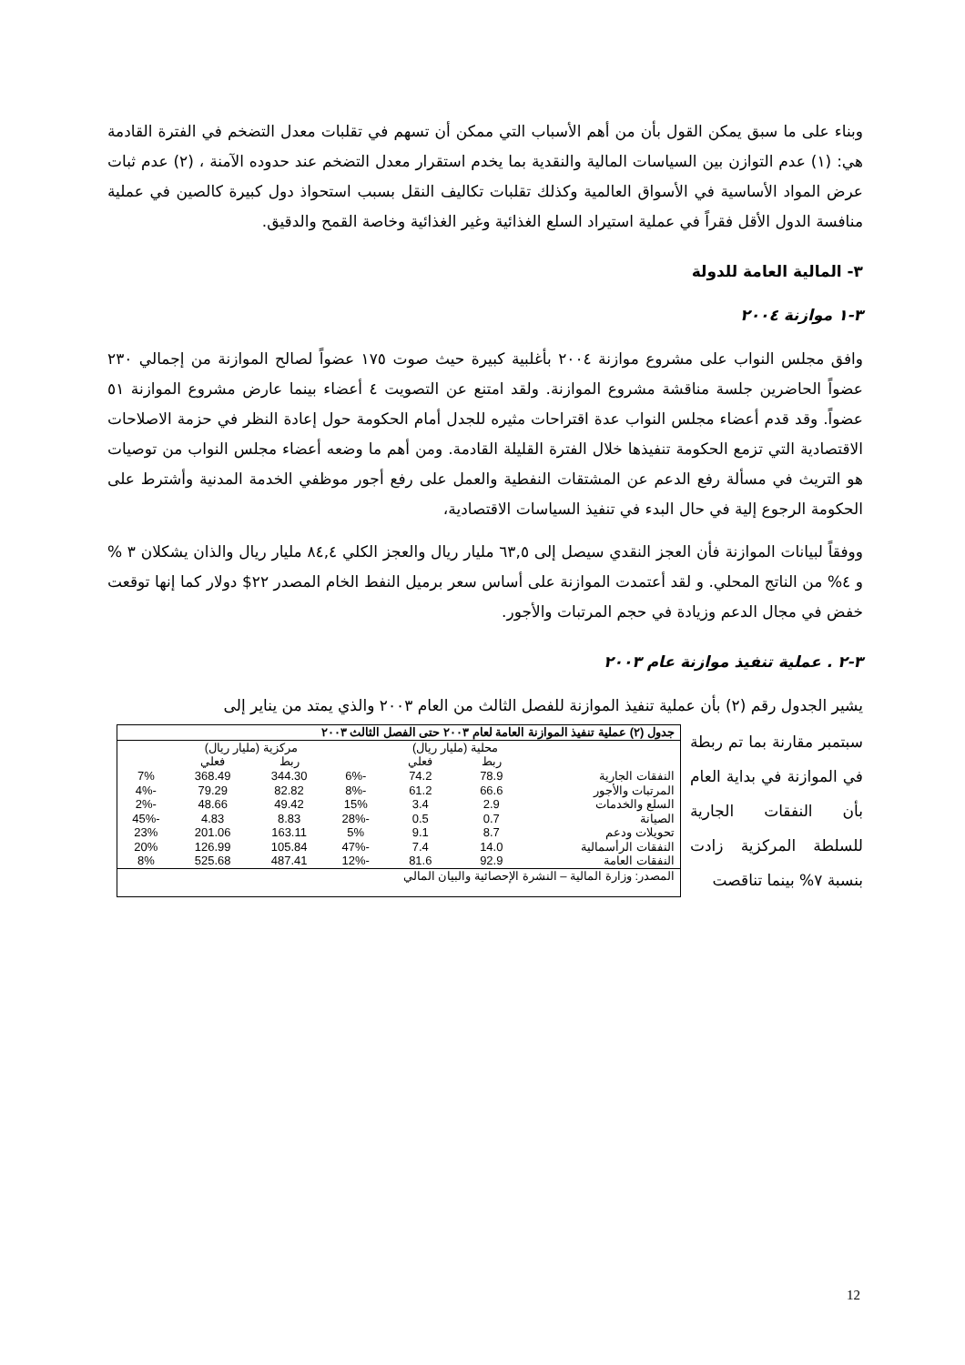وبناء على ما سبق يمكن القول بأن من أهم الأسباب التي ممكن أن تسهم في تقلبات معدل التضخم في الفترة القادمة هي: (١) عدم التوازن بين السياسات المالية والنقدية بما يخدم استقرار معدل التضخم عند حدوده الآمنة ، (٢) عدم ثبات عرض المواد الأساسية في الأسواق العالمية وكذلك تقلبات تكاليف النقل بسبب استحواذ دول كبيرة كالصين في عملية منافسة الدول الأقل فقراً في عملية استيراد السلع الغذائية وغير الغذائية وخاصة القمح والدقيق.
٣- المالية العامة للدولة
٣-١ موازنة ٢٠٠٤
وافق مجلس النواب على مشروع موازنة ٢٠٠٤ بأغلبية كبيرة حيث صوت ١٧٥ عضواً لصالح الموازنة من إجمالي ٢٣٠ عضواً الحاضرين جلسة مناقشة مشروع الموازنة. ولقد امتنع عن التصويت ٤ أعضاء بينما عارض مشروع الموازنة ٥١ عضواً. وقد قدم أعضاء مجلس النواب عدة اقتراحات مثيره للجدل أمام الحكومة حول إعادة النظر في حزمة الاصلاحات الاقتصادية التي تزمع الحكومة تنفيذها خلال الفترة القليلة القادمة. ومن أهم ما وضعه أعضاء مجلس النواب من توصيات هو التريث في مسألة رفع الدعم عن المشتقات النفطية والعمل على رفع أجور موظفي الخدمة المدنية وأشترط على الحكومة الرجوع إلية في حال البدء في تنفيذ السياسات الاقتصادية،
ووفقاً لبيانات الموازنة فأن العجز النقدي سيصل إلى ٦٣,٥ مليار ريال والعجز الكلي ٨٤,٤ مليار ريال والذان يشكلان ٣ % و ٤% من الناتج المحلي. و لقد أعتمدت الموازنة على أساس سعر برميل النفط الخام المصدر ٢٢$ دولار كما إنها توقعت خفض في مجال الدعم وزيادة في حجم المرتبات والأجور.
٣-٢ . عملية تنفيذ موازنة عام ٢٠٠٣
يشير الجدول رقم (٢) بأن عملية تنفيذ الموازنة للفصل الثالث من العام ٢٠٠٣ والذي يمتد من يناير إلى
سبتمبر مقارنة بما تم ربطة في الموازنة في بداية العام بأن النفقات الجارية للسلطة المركزية زادت بنسبة ٧% بينما تناقصت
| جدول (٢) عملية تنفيذ الموازنة العامة لعام ٢٠٠٣ حتى الفصل الثالث ٢٠٠٣ | | | | | | |
| --- | --- | --- | --- | --- | --- | --- |
| | محلية (مليار ريال) | | | مركزية (مليار ريال) | | |
| | ربط | فعلي | | ربط | فعلي | |
| النفقات الجارية | 78.9 | 74.2 | -6% | 344.30 | 368.49 | 7% |
| المرتبات والأجور | 66.6 | 61.2 | -8% | 82.82 | 79.29 | -4% |
| السلع والخدمات | 2.9 | 3.4 | 15% | 49.42 | 48.66 | -2% |
| الصيانة | 0.7 | 0.5 | -28% | 8.83 | 4.83 | -45% |
| تحويلات ودعم | 8.7 | 9.1 | 5% | 163.11 | 201.06 | 23% |
| النفقات الرأسمالية | 14.0 | 7.4 | -47% | 105.84 | 126.99 | 20% |
| النفقات العامة | 92.9 | 81.6 | -12% | 487.41 | 525.68 | 8% |
| المصدر: وزارة المالية – النشرة الإحصائية والبيان المالي | | | | | | |
12